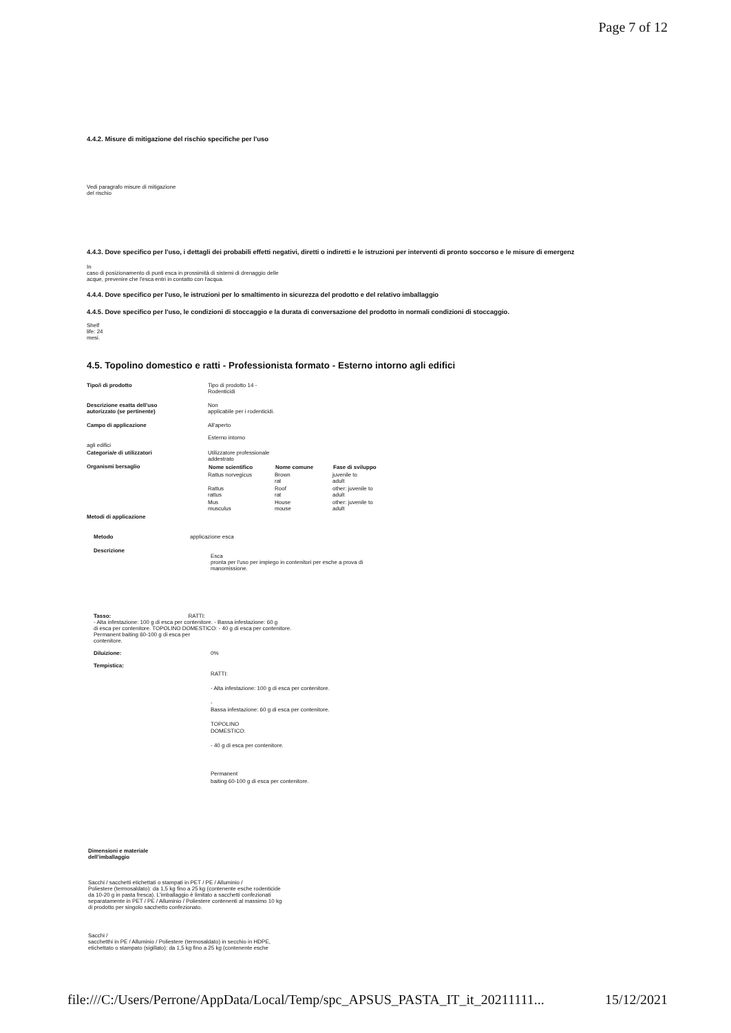Page 7 of 12
4.4.2. Misure di mitigazione del rischio specifiche per l'uso
Vedi paragrafo misure di mitigazione
del rischio
4.4.3. Dove specifico per l'uso, i dettagli dei probabili effetti negativi, diretti o indiretti e le istruzioni per interventi di pronto soccorso e le misure di emergenz
In
caso di posizionamento di punti esca in prossimità di sistemi di drenaggio delle
acque, prevenire che l'esca entri in contatto con l'acqua.
4.4.4. Dove specifico per l'uso, le istruzioni per lo smaltimento in sicurezza del prodotto e del relativo imballaggio
4.4.5. Dove specifico per l'uso, le condizioni di stoccaggio e la durata di conversazione del prodotto in normali condizioni di stoccaggio.
Shelf
life: 24
mesi.
4.5. Topolino domestico e ratti - Professionista formato - Esterno intorno agli edifici
| Tipo/i di prodotto | Tipo di prodotto 14 - Rodenticidi |
| Descrizione esatta dell'uso autorizzato (se pertinente) | Non applicabile per i rodenticidi. |
| Campo di applicazione | All'aperto Esterno intorno |
| agli edifici | |
| Categoria/e di utilizzatori | Utilizzatore professionale addestrato |
| Organismi bersaglio | / Nome scientifico / Nome comune / Fase di sviluppo / / --- / --- / --- / / Rattus norvegicus / Brown rat / juvenile to adult / / Rattus rattus / Roof rat / other: juvenile to adult / / Mus musculus / House mouse / other: juvenile to adult / |
| Metodi di applicazione | |
| Metodo | applicazione esca |
| Descrizione | Esca pronta per l'uso per impiego in contenitori per esche a prova di manomissione. |
Tasso: RATTI:
- Alta infestazione: 100 g di esca per contenitore. - Bassa infestazione: 60 g
di esca per contenitore. TOPOLINO DOMESTICO: - 40 g di esca per contenitore.
Permanent baiting 60-100 g di esca per
contenitore.
| Diluizione: | 0% |
| Tempistica: | RATTI: - Alta infestazione: 100 g di esca per contenitore. - Bassa infestazione: 60 g di esca per contenitore. TOPOLINO DOMESTICO: - 40 g di esca per contenitore. Permanent baiting 60-100 g di esca per contenitore. |
Dimensioni e materiale
dell'imballaggio
Sacchi / sacchetti etichettati o stampati in PET / PE / Alluminio /
Poliestere (termosaldato): da 1,5 kg fino a 25 kg (contenente esche rodenticide
da 10-20 g in pasta fresca). L'imballaggio è limitato a sacchetti confezionati
separatamente in PET / PE / Alluminio / Poliestere contenenti al massimo 10 kg
di prodotto per singolo sacchetto confezionato.
Sacchi /
sacchetthi in PE / Alluminio / Poliestere (termosaldato) in secchio in HDPE,
etichettato o stampato (sigillato): da 1,5 kg fino a 25 kg (contenente esche
file:///C:/Users/Perrone/AppData/Local/Temp/spc_APSUS_PASTA_IT_it_20211111... 15/12/2021